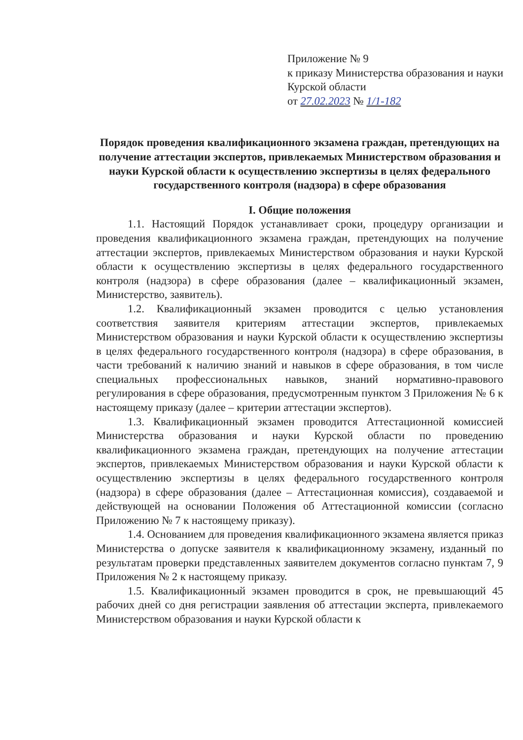Приложение № 9
к приказу Министерства образования и науки Курской области
от 27.02.2023 № 1/1-182
Порядок проведения квалификационного экзамена граждан, претендующих на получение аттестации экспертов, привлекаемых Министерством образования и науки Курской области к осуществлению экспертизы в целях федерального государственного контроля (надзора) в сфере образования
I. Общие положения
1.1. Настоящий Порядок устанавливает сроки, процедуру организации и проведения квалификационного экзамена граждан, претендующих на получение аттестации экспертов, привлекаемых Министерством образования и науки Курской области к осуществлению экспертизы в целях федерального государственного контроля (надзора) в сфере образования (далее – квалификационный экзамен, Министерство, заявитель).
1.2. Квалификационный экзамен проводится с целью установления соответствия заявителя критериям аттестации экспертов, привлекаемых Министерством образования и науки Курской области к осуществлению экспертизы в целях федерального государственного контроля (надзора) в сфере образования, в части требований к наличию знаний и навыков в сфере образования, в том числе специальных профессиональных навыков, знаний нормативно-правового регулирования в сфере образования, предусмотренным пунктом 3 Приложения № 6 к настоящему приказу (далее – критерии аттестации экспертов).
1.3. Квалификационный экзамен проводится Аттестационной комиссией Министерства образования и науки Курской области по проведению квалификационного экзамена граждан, претендующих на получение аттестации экспертов, привлекаемых Министерством образования и науки Курской области к осуществлению экспертизы в целях федерального государственного контроля (надзора) в сфере образования (далее – Аттестационная комиссия), создаваемой и действующей на основании Положения об Аттестационной комиссии (согласно Приложению № 7 к настоящему приказу).
1.4. Основанием для проведения квалификационного экзамена является приказ Министерства о допуске заявителя к квалификационному экзамену, изданный по результатам проверки представленных заявителем документов согласно пунктам 7, 9 Приложения № 2 к настоящему приказу.
1.5. Квалификационный экзамен проводится в срок, не превышающий 45 рабочих дней со дня регистрации заявления об аттестации эксперта, привлекаемого Министерством образования и науки Курской области к